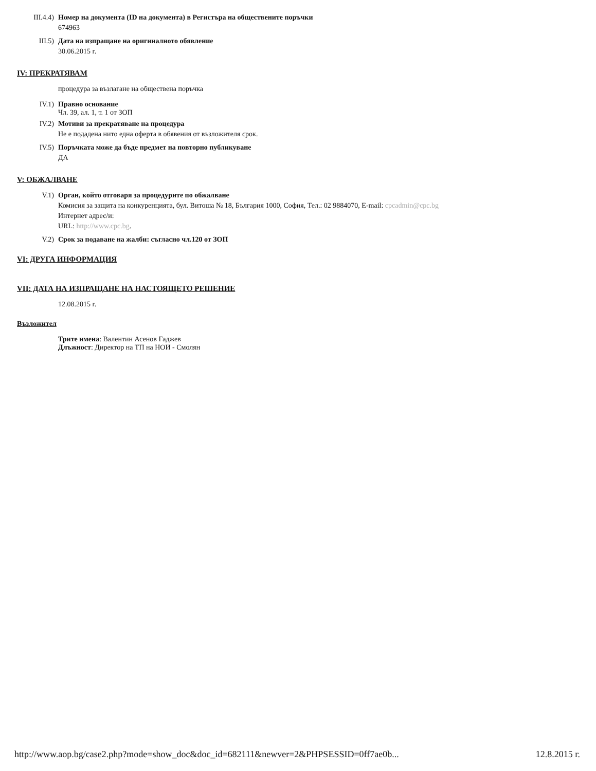III.4.4) Номер на документа (ID на документа) в Регистъра на обществените поръчки
674963
III.5) Дата на изпращане на оригиналното обявление
30.06.2015 г.
IV: ПРЕКРАТЯВАМ
процедура за възлагане на обществена поръчка
IV.1) Правно основание
Чл. 39, ал. 1, т. 1 от ЗОП
IV.2) Мотиви за прекратяване на процедура
Не е подадена нито една оферта в обявения от възложителя срок.
IV.5) Поръчката може да бъде предмет на повторно публикуване
ДА
V: ОБЖАЛВАНЕ
V.1) Орган, който отговаря за процедурите по обжалване
Комисия за защита на конкуренцията, бул. Витоша № 18, България 1000, София, Тел.: 02 9884070, E-mail: cpcadmin@cpc.bg
Интернет адрес/и:
URL: http://www.cpc.bg.
V.2) Срок за подаване на жалби: съгласно чл.120 от ЗОП
VI: ДРУГА ИНФОРМАЦИЯ
VII: ДАТА НА ИЗПРАЩАНЕ НА НАСТОЯЩЕТО РЕШЕНИЕ
12.08.2015 г.
Възложител
Трите имена: Валентин Асенов Гаджев
Длъжност: Директор на ТП на НОИ - Смолян
http://www.aop.bg/case2.php?mode=show_doc&doc_id=682111&newver=2&PHPSESSID=0ff7ae0b... 12.8.2015 г.